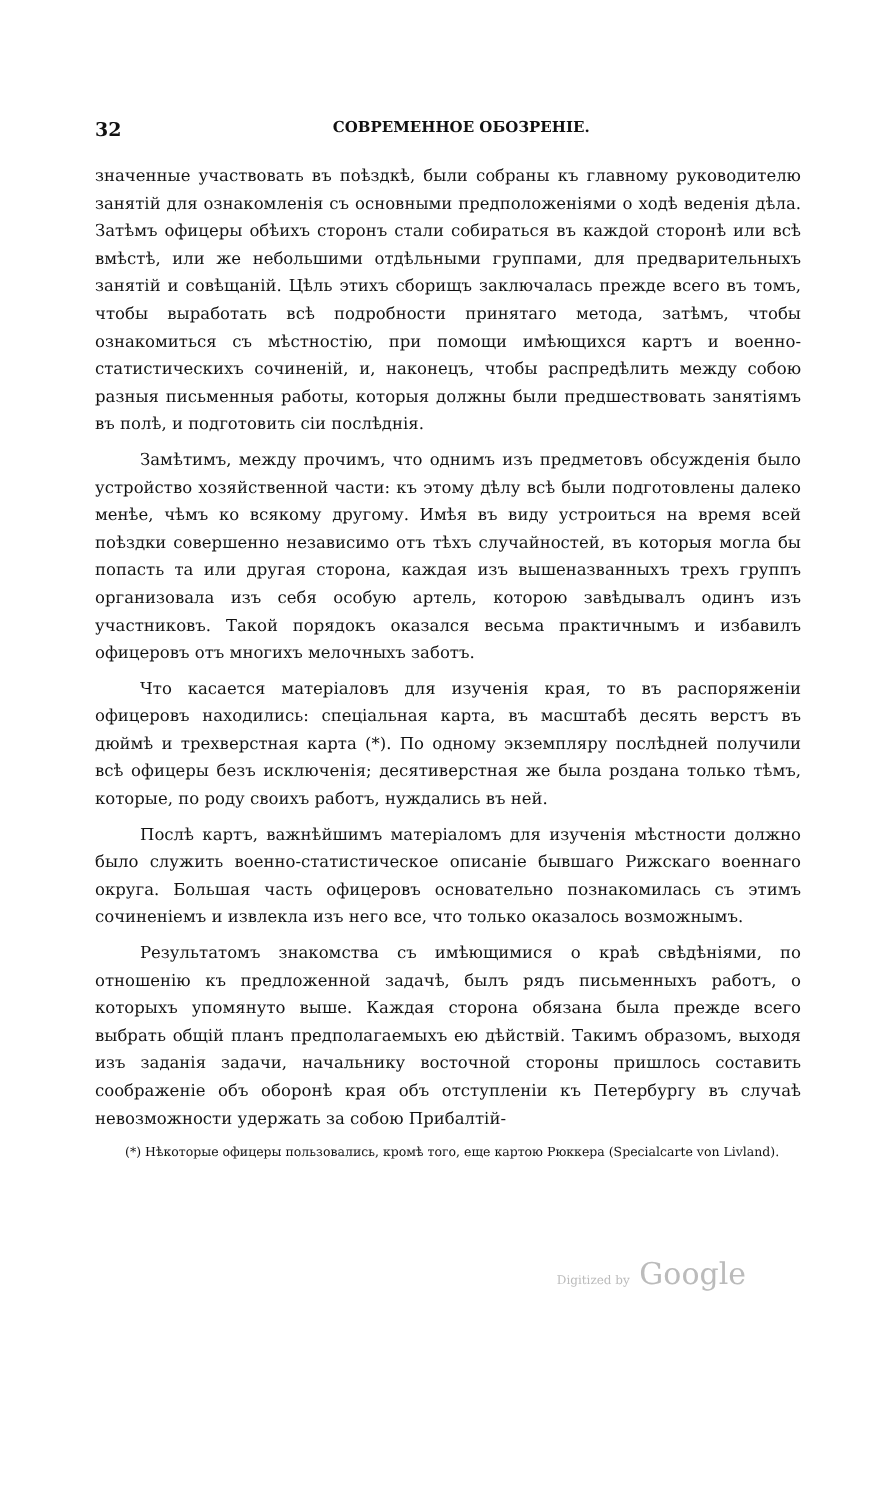32 СОВРЕМЕННОЕ ОБОЗРЕНІЕ.
значенные участвовать въ поѣздкѣ, были собраны къ главному руководителю занятій для ознакомленія съ основными предположеніями о ходѣ веденія дѣла. Затѣмъ офицеры обѣихъ сторонъ стали собираться въ каждой сторонѣ или всѣ вмѣстѣ, или же небольшими отдѣльными группами, для предварительныхъ занятій и совѣщаній. Цѣль этихъ сборищъ заключалась прежде всего въ томъ, чтобы выработать всѣ подробности принятаго метода, затѣмъ, чтобы ознакомиться съ мѣстностію, при помощи имѣющихся картъ и военно-статистическихъ сочиненій, и, наконецъ, чтобы распредѣлить между собою разныя письменныя работы, которыя должны были предшествовать занятіямъ въ полѣ, и подготовить сіи послѣднія.
Замѣтимъ, между прочимъ, что однимъ изъ предметовъ обсужденія было устройство хозяйственной части: къ этому дѣлу всѣ были подготовлены далеко менѣе, чѣмъ ко всякому другому. Имѣя въ виду устроиться на время всей поѣздки совершенно независимо отъ тѣхъ случайностей, въ которыя могла бы попасть та или другая сторона, каждая изъ вышеназванныхъ трехъ группъ организовала изъ себя особую артель, которою завѣдывалъ одинъ изъ участниковъ. Такой порядокъ оказался весьма практичнымъ и избавилъ офицеровъ отъ многихъ мелочныхъ заботъ.
Что касается матеріаловъ для изученія края, то въ распоряженіи офицеровъ находились: спеціальная карта, въ масштабѣ десять верстъ въ дюймѣ и трехверстная карта (*). По одному экземпляру послѣдней получили всѣ офицеры безъ исключенія; десятиверстная же была роздана только тѣмъ, которые, по роду своихъ работъ, нуждались въ ней.
Послѣ картъ, важнѣйшимъ матеріаломъ для изученія мѣстности должно было служить военно-статистическое описаніе бывшаго Рижскаго военнаго округа. Большая часть офицеровъ основательно познакомилась съ этимъ сочиненіемъ и извлекла изъ него все, что только оказалось возможнымъ.
Результатомъ знакомства съ имѣющимися о краѣ свѣдѣніями, по отношенію къ предложенной задачѣ, былъ рядъ письменныхъ работъ, о которыхъ упомянуто выше. Каждая сторона обязана была прежде всего выбрать общій планъ предполагаемыхъ ею дѣйствій. Такимъ образомъ, выходя изъ заданія задачи, начальнику восточной стороны пришлось составить соображеніе объ оборонѣ края объ отступленіи къ Петербургу въ случаѣ невозможности удержать за собою Прибалтій-
(*) Нѣкоторые офицеры пользовались, кромѣ того, еще картою Рюккера (Specialcarte von Livland).
Digitized by Google